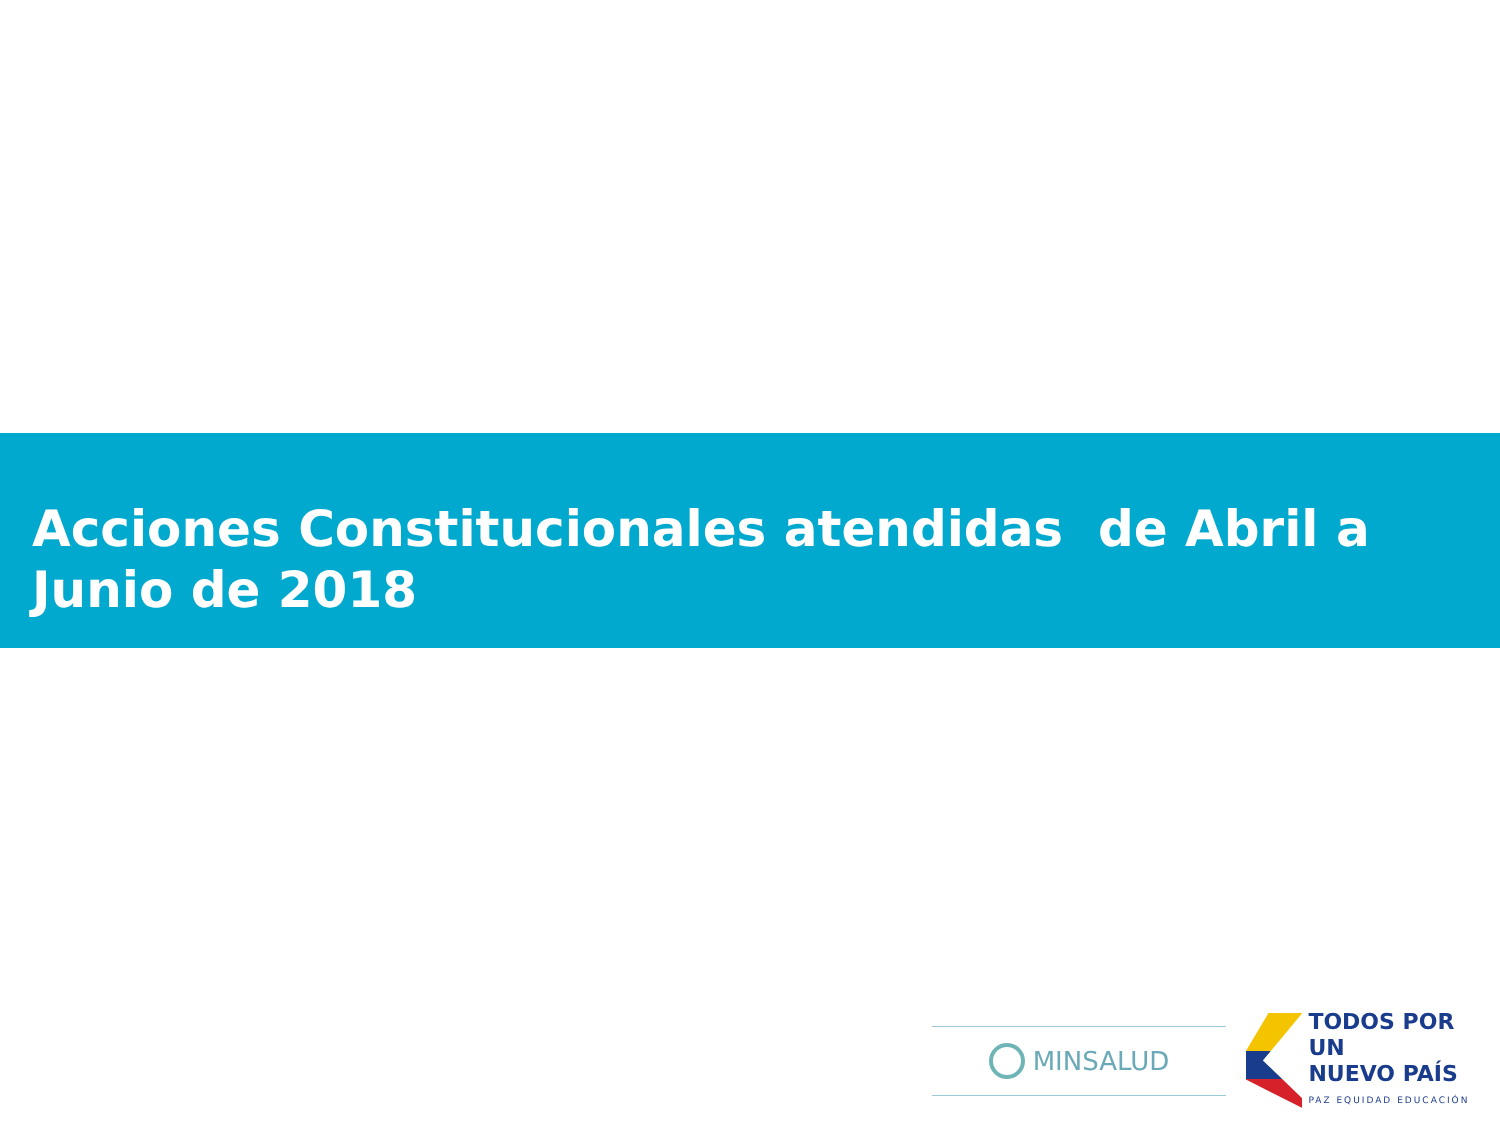Acciones Constitucionales atendidas de Abril a Junio de 2018
MINSALUD
TODOS POR UN
NUEVO PAÍS
PAZ EQUIDAD EDUCACIÓN